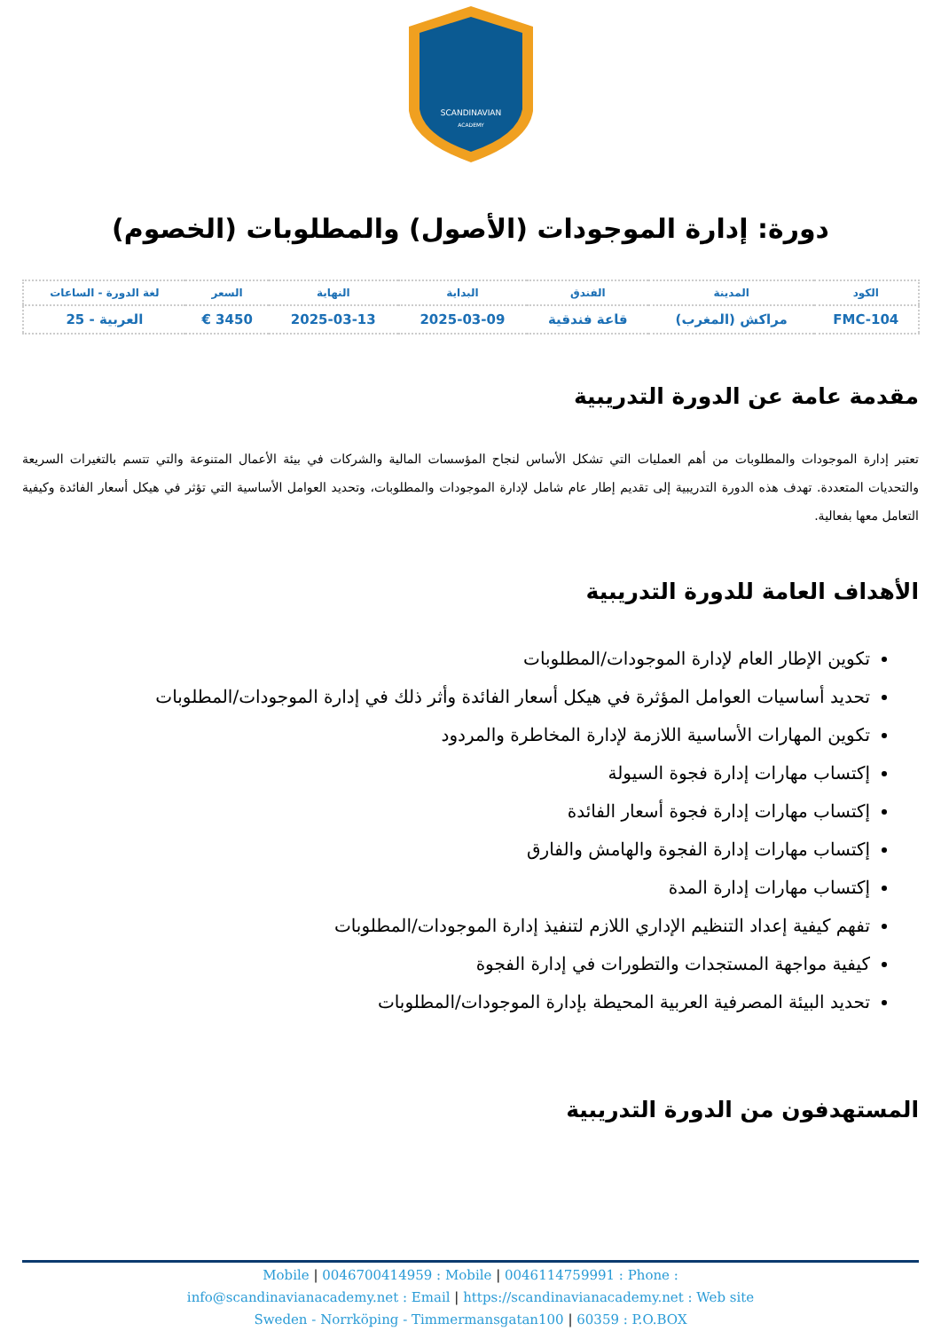SCANDINAVIAN
ACADEMY
دورة: إدارة الموجودات (الأصول) والمطلوبات (الخصوم)
| الكود | المدينة | الفندق | البداية | النهاية | السعر | لغة الدورة - الساعات |
| --- | --- | --- | --- | --- | --- | --- |
| FMC-104 | مراكش (المغرب) | قاعة فندقية | 2025-03-09 | 2025-03-13 | 3450 € | العربية - 25 |
مقدمة عامة عن الدورة التدريبية
تعتبر إدارة الموجودات والمطلوبات من أهم العمليات التي تشكل الأساس لنجاح المؤسسات المالية والشركات في بيئة الأعمال المتنوعة والتي تتسم بالتغيرات السريعة والتحديات المتعددة. تهدف هذه الدورة التدريبية إلى تقديم إطار عام شامل لإدارة الموجودات والمطلوبات، وتحديد العوامل الأساسية التي تؤثر في هيكل أسعار الفائدة وكيفية التعامل معها بفعالية.
الأهداف العامة للدورة التدريبية
تكوين الإطار العام لإدارة الموجودات/المطلوبات
تحديد أساسيات العوامل المؤثرة في هيكل أسعار الفائدة وأثر ذلك في إدارة الموجودات/المطلوبات
تكوين المهارات الأساسية اللازمة لإدارة المخاطرة والمردود
إكتساب مهارات إدارة فجوة السيولة
إكتساب مهارات إدارة فجوة أسعار الفائدة
إكتساب مهارات إدارة الفجوة والهامش والفارق
إكتساب مهارات إدارة المدة
تفهم كيفية إعداد التنظيم الإداري اللازم لتنفيذ إدارة الموجودات/المطلوبات
كيفية مواجهة المستجدات والتطورات في إدارة الفجوة
تحديد البيئة المصرفية العربية المحيطة بإدارة الموجودات/المطلوبات
المستهدفون من الدورة التدريبية
Mobile | 0046700414959 : Mobile | 0046114759991 : Phone :
info@scandinavianacademy.net : Email | https://scandinavianacademy.net : Web site
Sweden - Norrköping - Timmermansgatan100 | 60359 : P.O.BOX